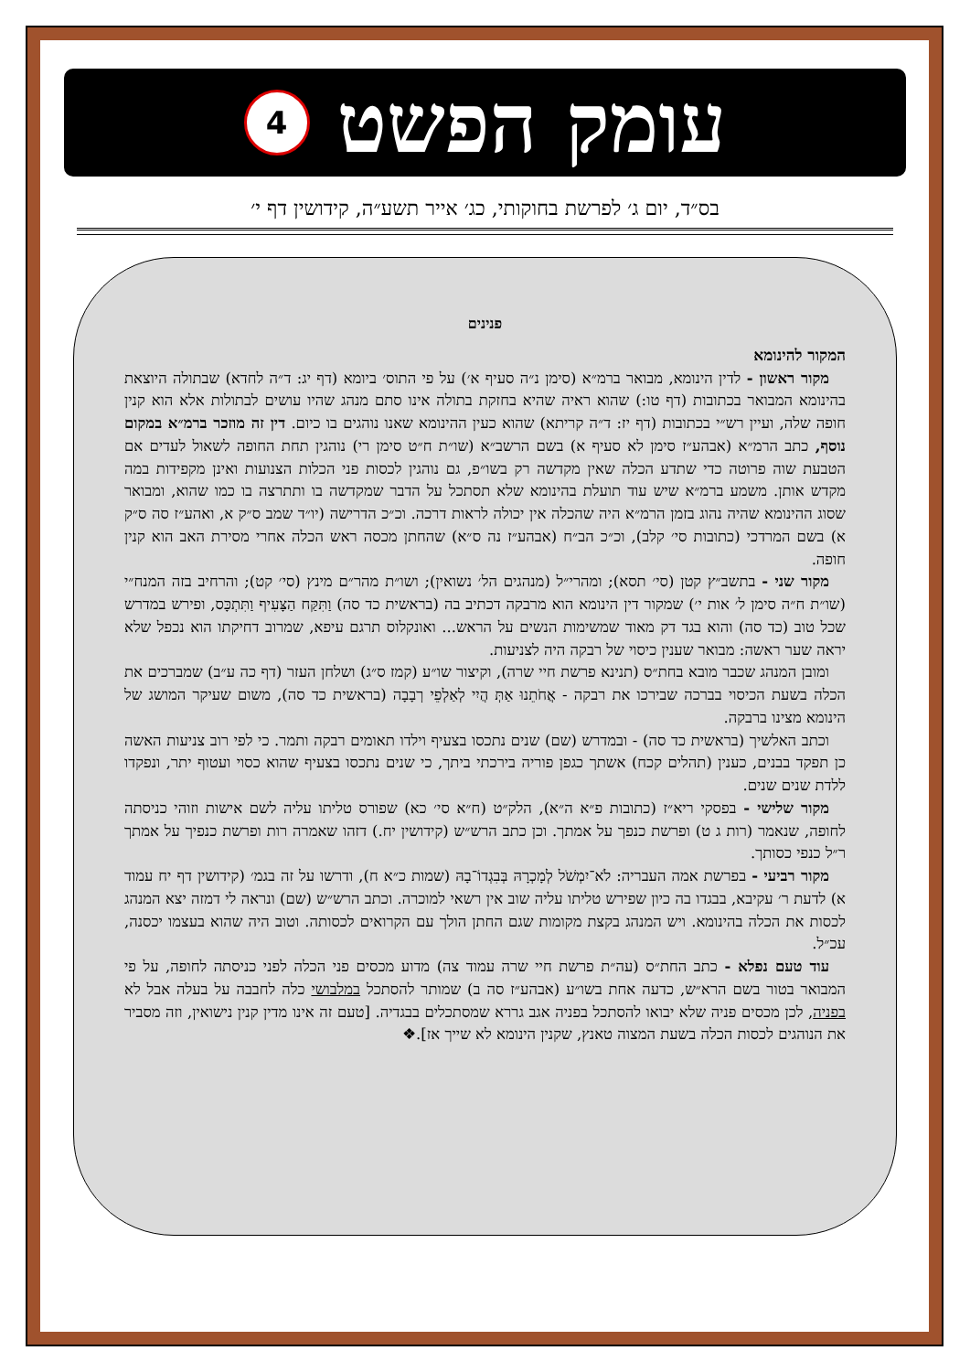עומק הפשט
4
בס״ד, יום ג׳ לפרשת בחוקותי, כג׳ אייר תשע״ה, קידושין דף י׳
פנינים
המקור להינומא
מקור ראשון - לדין הינומא, מבואר ברמ״א (סימן נ״ה סעיף א׳) על פי התוס׳ ביומא (דף יג: ד״ה לחדא) שבתולה היוצאת בהינומא המבואר בכתובות (דף טו:) שהוא ראיה שהיא בחזקת בתולה אינו סתם מנהג שהיו עושים לבתולות אלא הוא קנין חופה שלה, ועיין רש״י בכתובות (דף יז: ד״ה קריתא) שהוא כעין ההינומא שאנו נוהגים בו כיום. דין זה מוזכר ברמ״א במקום נוסף, כתב הרמ״א (אבהע״ז סימן לא סעיף א) בשם הרשב״א (שו״ת ח״ט סימן רי) נוהגין תחת החופה לשאול לעדים אם הטבעת שוה פרוטה כדי שתדע הכלה שאין מקדשה רק בשו״פ, גם נוהגין לכסות פני הכלות הצנועות ואינן מקפידות במה מקדש אותן. משמע ברמ״א שיש עוד תועלת בהינומא שלא תסתכל על הדבר שמקדשה בו ותתרצה בו כמו שהוא, ומבואר שסוג ההינומא שהיה נהוג בזמן הרמ״א היה שהכלה אין יכולה לראות דרכה. וכ״כ הדרישה (יו״ד שמב ס״ק א, ואהע״ז סה ס״ק א) בשם המרדכי (כתובות סי׳ קלב), וכ״כ הב״ח (אבהע״ז נה ס״א) שהחתן מכסה ראש הכלה אחרי מסירת האב הוא קנין חופה.
מקור שני - בתשב״ץ קטן (סי׳ תסא); ומהרי״ל (מנהגים הל׳ נשואין); ושו״ת מהר״ם מינץ (סי׳ קט); והרחיב בזה המנח״י (שו״ת ח״ה סימן ל׳ אות י׳) שמקור דין הינומא הוא מרבקה דכתיב בה (בראשית כד סה) וַתִּקַּח הַצָּעִיף וַתִּתְכָּס, ופירש במדרש שכל טוב (כד סה) והוא בגד דק מאוד שמשימות הנשים על הראש... ואונקלוס תרגם עיפא, שמרוב דחיקתו הוא נכפל שלא יראה שער ראשה: מבואר שענין כיסוי של רבקה היה לצניעות.
ומובן המנהג שכבר מובא בחת״ס (תנינא פרשת חיי שרה), וקיצור שו״ע (קמז ס״ג) ושלחן העזר (דף כה ע״ב) שמברכים את הכלה בשעת הכיסוי בברכה שבירכו את רבקה - אֲחֹתֵנוּ אַתְּ הֲיִי לְאַלְפֵי רְבָבָה (בראשית כד סה), משום שעיקר המושג של הינומא מצינו ברבקה.
וכתב האלשיך (בראשית כד סה) - ובמדרש (שם) שנים נתכסו בצעיף וילדו תאומים רבקה ותמר. כי לפי רוב צניעות האשה כן תפקד בבנים, כענין (תהלים קכח) אשתך כגפן פוריה בירכתי ביתך, כי שנים נתכסו בצעיף שהוא כסוי ועטוף יתר, ונפקדו ללדת שנים שנים.
מקור שלישי - בפסקי ריא״ז (כתובות פ״א ה״א), הלק״ט (ח״א סי׳ כא) שפורס טליתו עליה לשם אישות וזוהי כניסתה לחופה, שנאמר (רות ג ט) ופרשת כנפך על אמתך. וכן כתב הרש״ש (קידושין יח.) דזהו שאמרה רות ופרשת כנפיך על אמתך ר״ל כנפי כסותך.
מקור רביעי - בפרשת אמה העבריה: לֹא־יִמְשֹׁל לְמָכְרָהּ בְּבִגְדוֹ־בָהּ (שמות כ״א ח), ודרשו על זה בגמ׳ (קידושין דף יח עמוד א) לדעת ר׳ עקיבא, בבגדו בה כיון שפירש טליתו עליה שוב אין רשאי למוכרה. וכתב הרש״ש (שם) ונראה לי דמזה יצא המנהג לכסות את הכלה בהינומא. ויש המנהג בקצת מקומות שגם החתן הולך עם הקרואים לכסותה. וטוב היה שהוא בעצמו יכסנה, עכ״ל.
עוד טעם נפלא - כתב החת״ס (עה״ת פרשת חיי שרה עמוד צה) מדוע מכסים פני הכלה לפני כניסתה לחופה, על פי המבואר בטור בשם הרא״ש, כדעה אחת בשו״ע (אבהע״ז סה ב) שמותר להסתכל במלבושי כלה לחבבה על בעלה אבל לא בפניה, לכן מכסים פניה שלא יבואו להסתכל בפניה אגב גררא שמסתכלים בבגדיה. [טעם זה אינו מדין קנין נישואין, וזה מסביר את הנוהגים לכסות הכלה בשעת המצוה טאנץ, שקנין הינומא לא שייך אז].❖